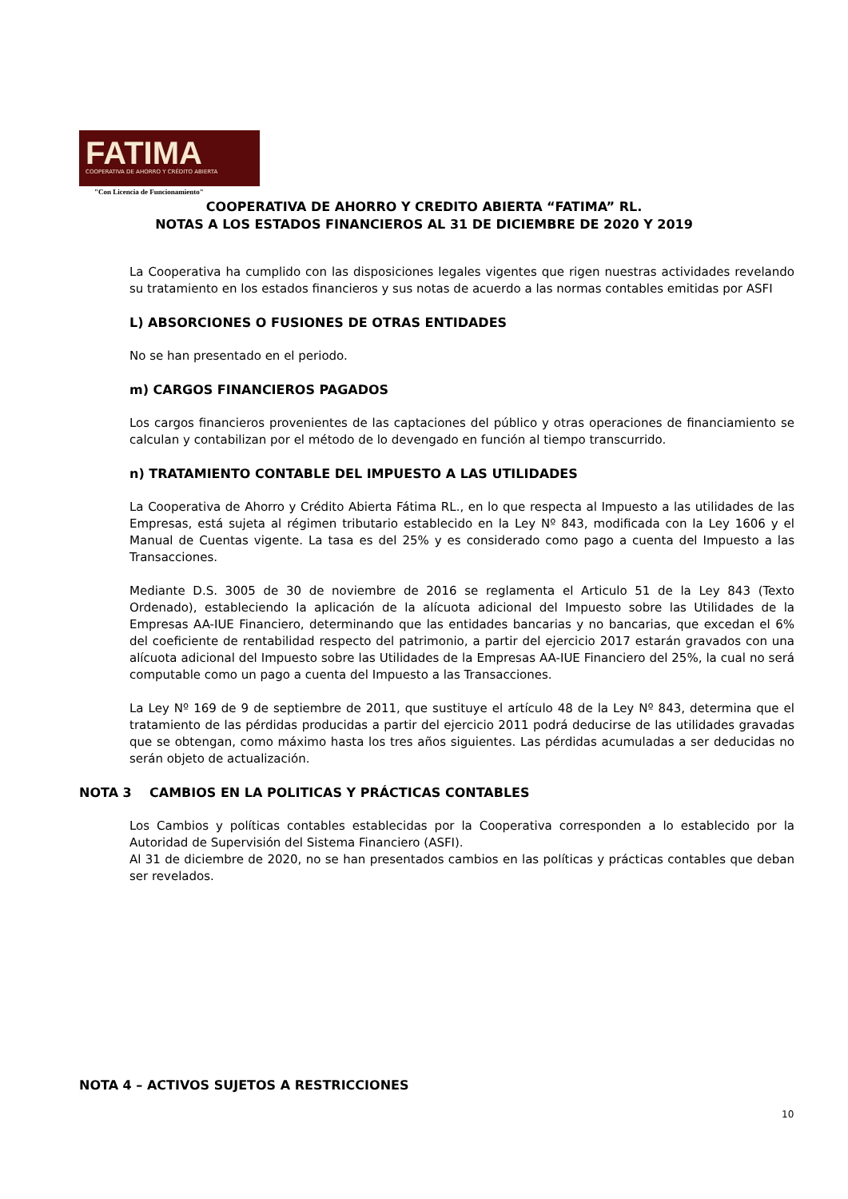FATIMA
COOPERATIVA DE AHORRO Y CRÉDITO ABIERTA
"Con Licencia de Funcionamiento"
COOPERATIVA DE AHORRO Y CREDITO ABIERTA “FATIMA” RL.
NOTAS A LOS ESTADOS FINANCIEROS AL 31 DE DICIEMBRE DE 2020 Y 2019
La Cooperativa ha cumplido con las disposiciones legales vigentes que rigen nuestras actividades revelando su tratamiento en los estados financieros y sus notas de acuerdo a las normas contables emitidas por ASFI
L) ABSORCIONES O FUSIONES DE OTRAS ENTIDADES
No se han presentado en el periodo.
m) CARGOS FINANCIEROS PAGADOS
Los cargos financieros provenientes de las captaciones del público y otras operaciones de financiamiento se calculan y contabilizan por el método de lo devengado en función al tiempo transcurrido.
n) TRATAMIENTO CONTABLE DEL IMPUESTO A LAS UTILIDADES
La Cooperativa de Ahorro y Crédito Abierta Fátima RL., en lo que respecta al Impuesto a las utilidades de las Empresas, está sujeta al régimen tributario establecido en la Ley Nº 843, modificada con la Ley 1606 y el Manual de Cuentas vigente. La tasa es del 25% y es considerado como pago a cuenta del Impuesto a las Transacciones.
Mediante D.S. 3005 de 30 de noviembre de 2016 se reglamenta el Articulo 51 de la Ley 843 (Texto Ordenado), estableciendo la aplicación de la alícuota adicional del Impuesto sobre las Utilidades de la Empresas AA-IUE Financiero, determinando que las entidades bancarias y no bancarias, que excedan el 6% del coeficiente de rentabilidad respecto del patrimonio, a partir del ejercicio 2017 estarán gravados con una alícuota adicional del Impuesto sobre las Utilidades de la Empresas AA-IUE Financiero del 25%, la cual no será computable como un pago a cuenta del Impuesto a las Transacciones.
La Ley Nº 169 de 9 de septiembre de 2011, que sustituye el artículo 48 de la Ley Nº 843, determina que el tratamiento de las pérdidas producidas a partir del ejercicio 2011 podrá deducirse de las utilidades gravadas que se obtengan, como máximo hasta los tres años siguientes. Las pérdidas acumuladas a ser deducidas no serán objeto de actualización.
NOTA 3 CAMBIOS EN LA POLITICAS Y PRÁCTICAS CONTABLES
Los Cambios y políticas contables establecidas por la Cooperativa corresponden a lo establecido por la Autoridad de Supervisión del Sistema Financiero (ASFI).
Al 31 de diciembre de 2020, no se han presentados cambios en las políticas y prácticas contables que deban ser revelados.
NOTA 4 – ACTIVOS SUJETOS A RESTRICCIONES
10